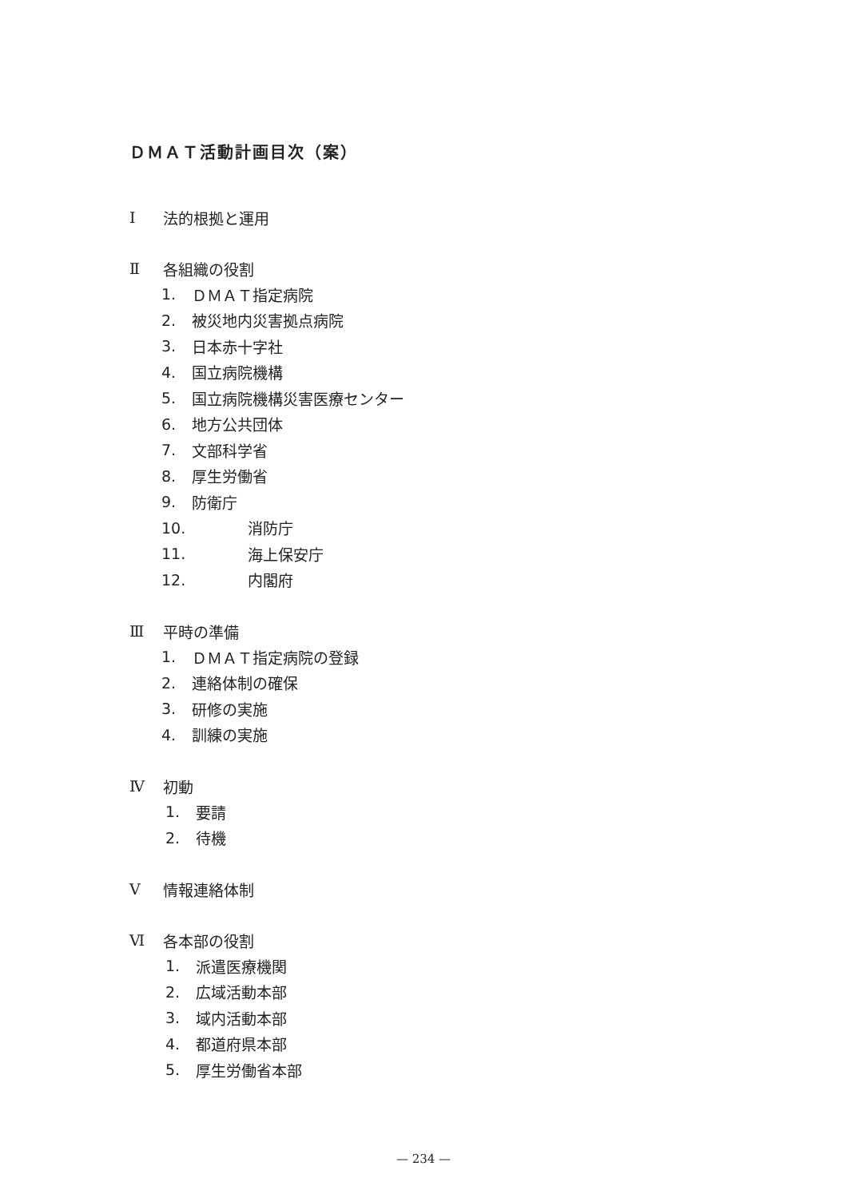ＤＭＡＴ活動計画目次（案）
Ⅰ 法的根拠と運用
Ⅱ 各組織の役割
1. ＤＭＡＴ指定病院
2. 被災地内災害拠点病院
3. 日本赤十字社
4. 国立病院機構
5. 国立病院機構災害医療センター
6. 地方公共団体
7. 文部科学省
8. 厚生労働省
9. 防衛庁
10. 消防庁
11. 海上保安庁
12. 内閣府
Ⅲ 平時の準備
1. ＤＭＡＴ指定病院の登録
2. 連絡体制の確保
3. 研修の実施
4. 訓練の実施
Ⅳ 初動
1. 要請
2. 待機
Ⅴ 情報連絡体制
Ⅵ 各本部の役割
1. 派遣医療機関
2. 広域活動本部
3. 域内活動本部
4. 都道府県本部
5. 厚生労働省本部
— 234 —